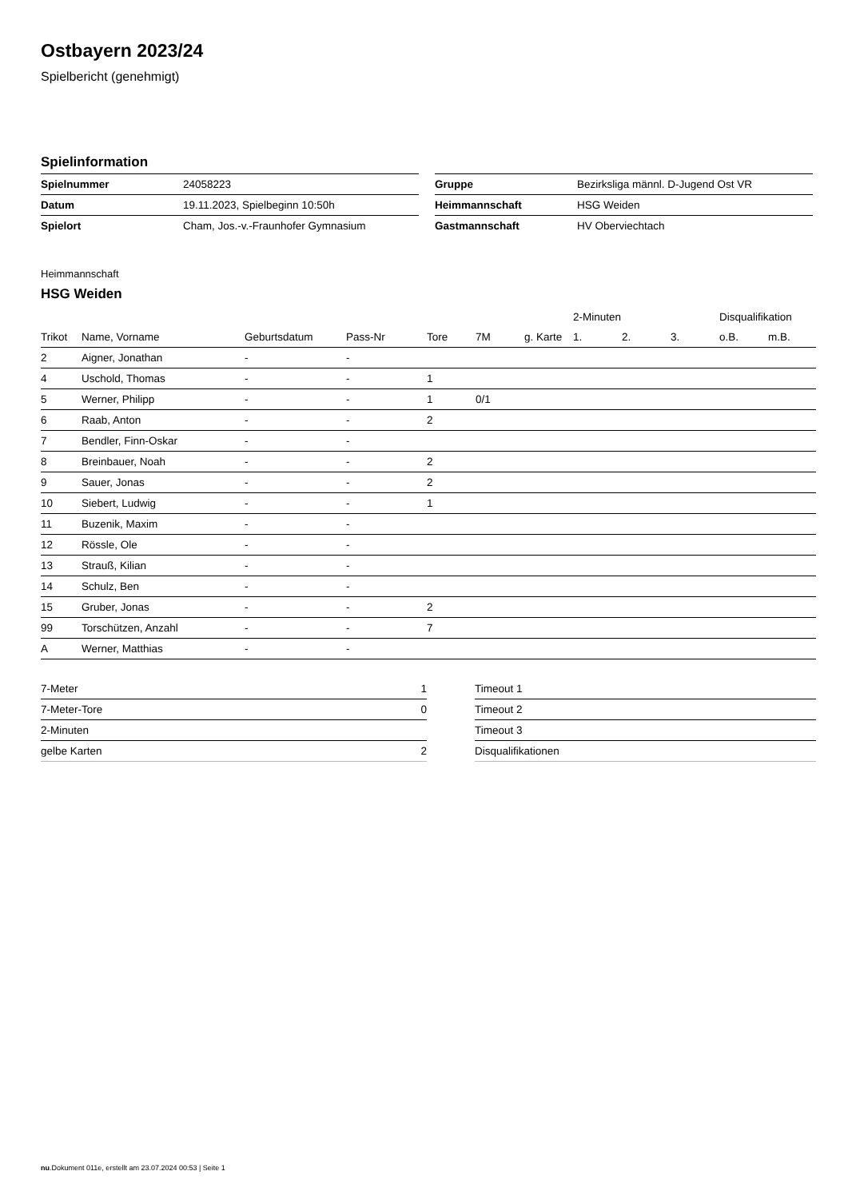Ostbayern 2023/24
Spielbericht (genehmigt)
Spielinformation
| Spielnummer | 24058223 |
| Datum | 19.11.2023, Spielbeginn 10:50h |
| Spielort | Cham, Jos.-v.-Fraunhofer Gymnasium |
| Gruppe | Bezirksliga männl. D-Jugend Ost VR |
| Heimmannschaft | HSG Weiden |
| Gastmannschaft | HV Oberviechtach |
Heimmannschaft
HSG Weiden
| | | | | | | | 2-Minuten | | | Disqualifikation | |
| --- | --- | --- | --- | --- | --- | --- | --- | --- | --- | --- | --- |
| Trikot | Name, Vorname | Geburtsdatum | Pass-Nr | Tore | 7M | g. Karte | 1. | 2. | 3. | o.B. | m.B. |
| 2 | Aigner, Jonathan | - | - | | | | | | | | |
| 4 | Uschold, Thomas | - | - | 1 | | | | | | | |
| 5 | Werner, Philipp | - | - | 1 | 0/1 | | | | | | |
| 6 | Raab, Anton | - | - | 2 | | | | | | | |
| 7 | Bendler, Finn-Oskar | - | - | | | | | | | | |
| 8 | Breinbauer, Noah | - | - | 2 | | | | | | | |
| 9 | Sauer, Jonas | - | - | 2 | | | | | | | |
| 10 | Siebert, Ludwig | - | - | 1 | | | | | | | |
| 11 | Buzenik, Maxim | - | - | | | | | | | | |
| 12 | Rössle, Ole | - | - | | | | | | | | |
| 13 | Strauß, Kilian | - | - | | | | | | | | |
| 14 | Schulz, Ben | - | - | | | | | | | | |
| 15 | Gruber, Jonas | - | - | 2 | | | | | | | |
| 99 | Torschützen, Anzahl | - | - | 7 | | | | | | | |
| A | Werner, Matthias | - | - | | | | | | | | |
| 7-Meter | 1 |
| 7-Meter-Tore | 0 |
| 2-Minuten | |
| gelbe Karten | 2 |
| Timeout 1 |
| Timeout 2 |
| Timeout 3 |
| Disqualifikationen |
nu.Dokument 011e, erstellt am 23.07.2024 00:53 | Seite 1